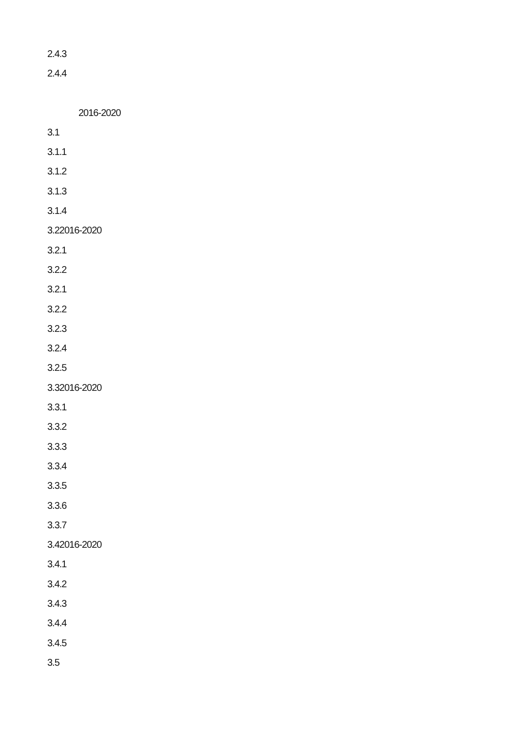2.4.3
2.4.4
2016-2020
3.1
3.1.1
3.1.2
3.1.3
3.1.4
3.22016-2020
3.2.1
3.2.2
3.2.1
3.2.2
3.2.3
3.2.4
3.2.5
3.32016-2020
3.3.1
3.3.2
3.3.3
3.3.4
3.3.5
3.3.6
3.3.7
3.42016-2020
3.4.1
3.4.2
3.4.3
3.4.4
3.4.5
3.5